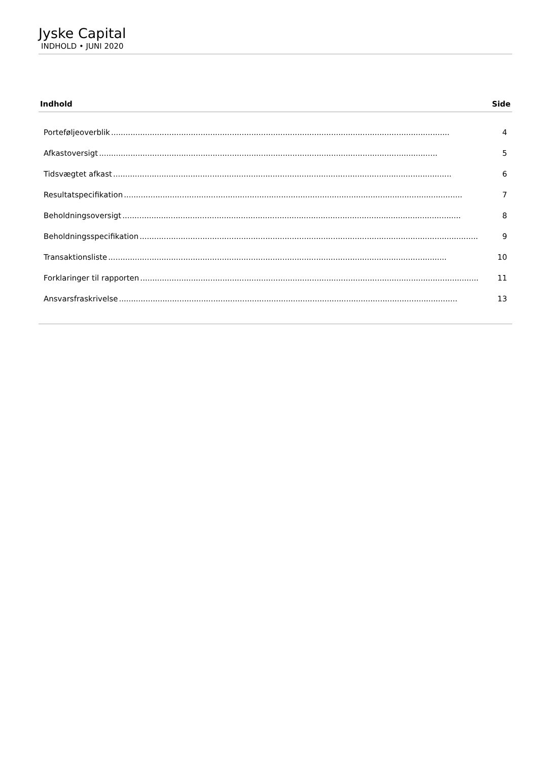Jyske Capital
INDHOLD • JUNI 2020
Indhold Side
Porteføljeoverblik............................................................................................................................................ 4
Afkastoversigt............................................................................................................................................ 5
Tidsvægtet afkast............................................................................................................................................ 6
Resultatspecifikation............................................................................................................................................ 7
Beholdningsoversigt............................................................................................................................................ 8
Beholdningsspecifikation............................................................................................................................................ 9
Transaktionsliste............................................................................................................................................ 10
Forklaringer til rapporten............................................................................................................................................ 11
Ansvarsfraskrivelse............................................................................................................................................ 13